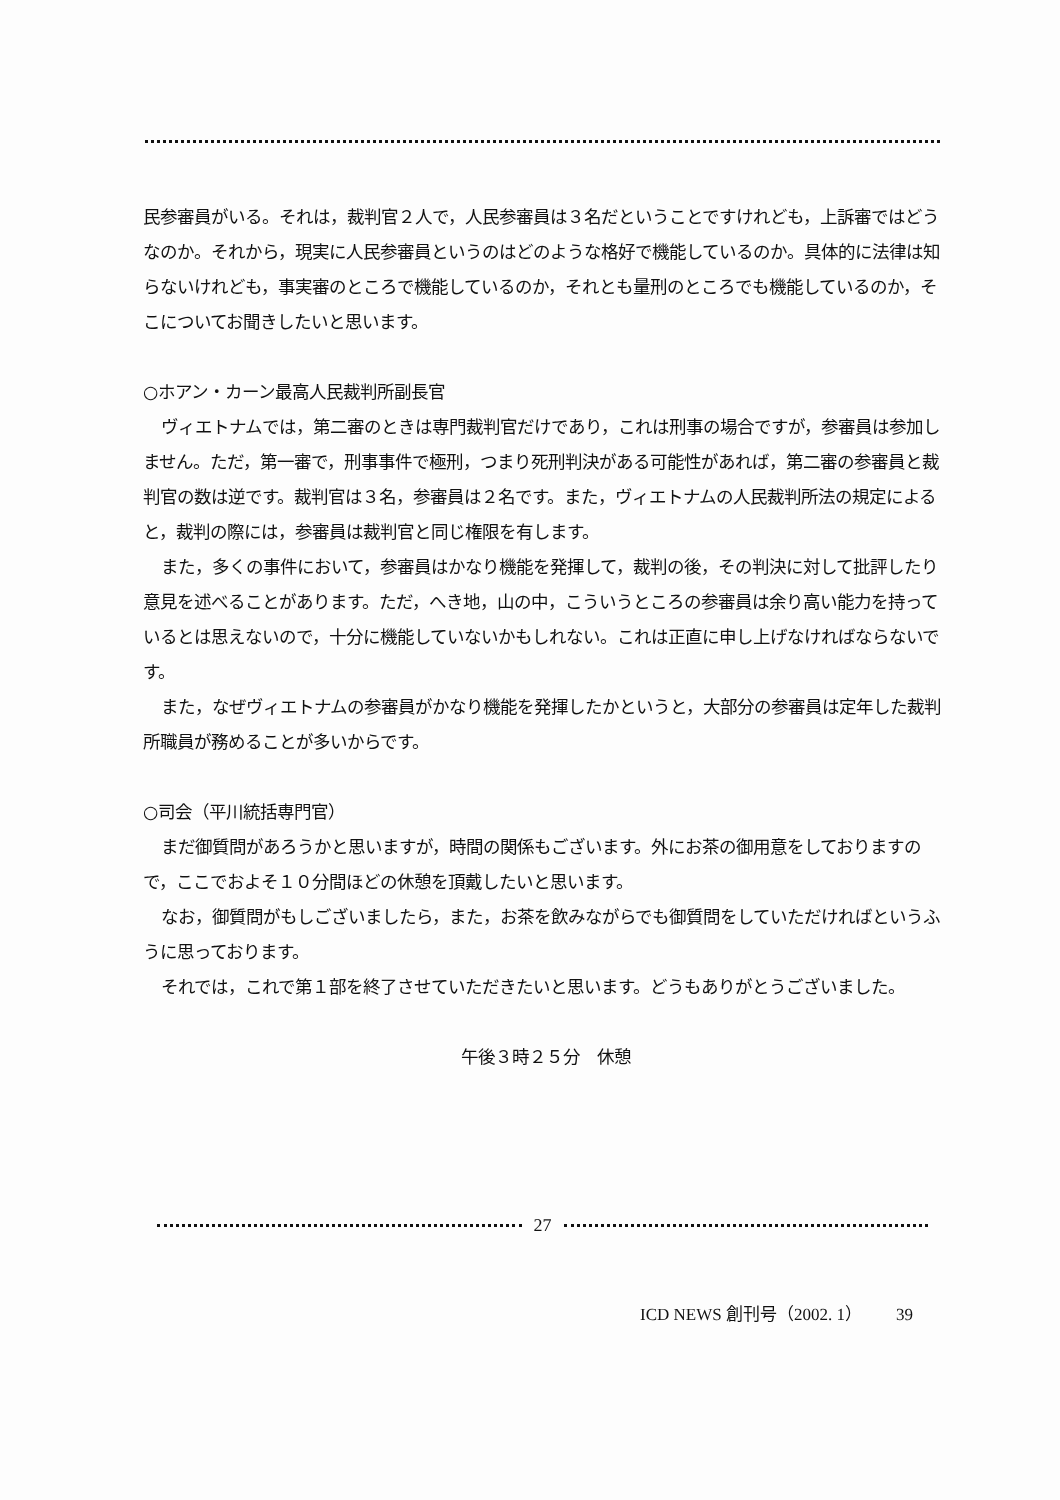民参審員がいる。それは，裁判官２人で，人民参審員は３名だということですけれども，上訴審ではどうなのか。それから，現実に人民参審員というのはどのような格好で機能しているのか。具体的に法律は知らないけれども，事実審のところで機能しているのか，それとも量刑のところでも機能しているのか，そこについてお聞きしたいと思います。
○ホアン・カーン最高人民裁判所副長官
ヴィエトナムでは，第二審のときは専門裁判官だけであり，これは刑事の場合ですが，参審員は参加しません。ただ，第一審で，刑事事件で極刑，つまり死刑判決がある可能性があれば，第二審の参審員と裁判官の数は逆です。裁判官は３名，参審員は２名です。また，ヴィエトナムの人民裁判所法の規定によると，裁判の際には，参審員は裁判官と同じ権限を有します。
また，多くの事件において，参審員はかなり機能を発揮して，裁判の後，その判決に対して批評したり意見を述べることがあります。ただ，へき地，山の中，こういうところの参審員は余り高い能力を持っているとは思えないので，十分に機能していないかもしれない。これは正直に申し上げなければならないです。
また，なぜヴィエトナムの参審員がかなり機能を発揮したかというと，大部分の参審員は定年した裁判所職員が務めることが多いからです。
○司会（平川統括専門官）
まだ御質問があろうかと思いますが，時間の関係もございます。外にお茶の御用意をしておりますので，ここでおよそ１０分間ほどの休憩を頂戴したいと思います。
なお，御質問がもしございましたら，また，お茶を飲みながらでも御質問をしていただければというふうに思っております。
それでは，これで第１部を終了させていただきたいと思います。どうもありがとうございました。
午後３時２５分　休憩
27
ICD NEWS 創刊号（2002. 1） 39